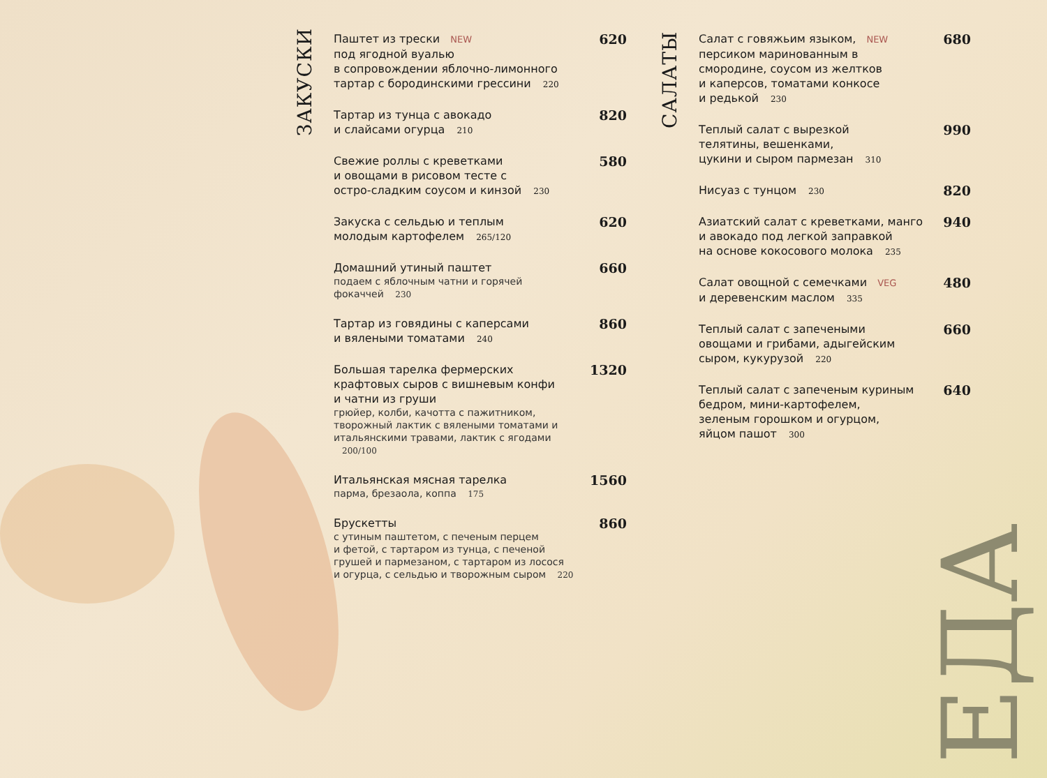ЗАКУСКИ
Паштет из трески NEW
под ягодной вуалью
в сопровождении яблочно-лимонного
тартар с бородинскими грессини 220
620
Тартар из тунца с авокадо
и слайсами огурца 210
820
Свежие роллы с креветками
и овощами в рисовом тесте с
остро-сладким соусом и кинзой 230
580
Закуска с сельдью и теплым
молодым картофелем 265/120
620
Домашний утиный паштет
подаем с яблочным чатни и горячей
фокаччей 230
660
Тартар из говядины с каперсами
и вялеными томатами 240
860
Большая тарелка фермерских
крафтовых сыров с вишневым конфи
и чатни из груши
грюйер, колби, качотта с пажитником,
творожный лактик с вялеными томатами и
итальянскими травами, лактик с ягодами 200/100
1320
Итальянская мясная тарелка
парма, брезаола, коппа 175
1560
Брускетты
с утиным паштетом, с печеным перцем
и фетой, с тартаром из тунца, с печеной
грушей и пармезаном, с тартаром из лосося
и огурца, с сельдью и творожным сыром 220
860
САЛАТЫ
Салат с говяжьим языком, NEW
персиком маринованным в
смородине, соусом из желтков
и каперсов, томатами конкосе
и редькой 230
680
Теплый салат с вырезкой
телятины, вешенками,
цукини и сыром пармезан 310
990
Нисуаз с тунцом 230
820
Азиатский салат с креветками, манго
и авокадо под легкой заправкой
на основе кокосового молока 235
940
Салат овощной с семечками VEG
и деревенским маслом 335
480
Теплый салат с запечеными
овощами и грибами, адыгейским
сыром, кукурузой 220
660
Теплый салат с запеченым куриным
бедром, мини-картофелем,
зеленым горошком и огурцом,
яйцом пашот 300
640
ЕДА